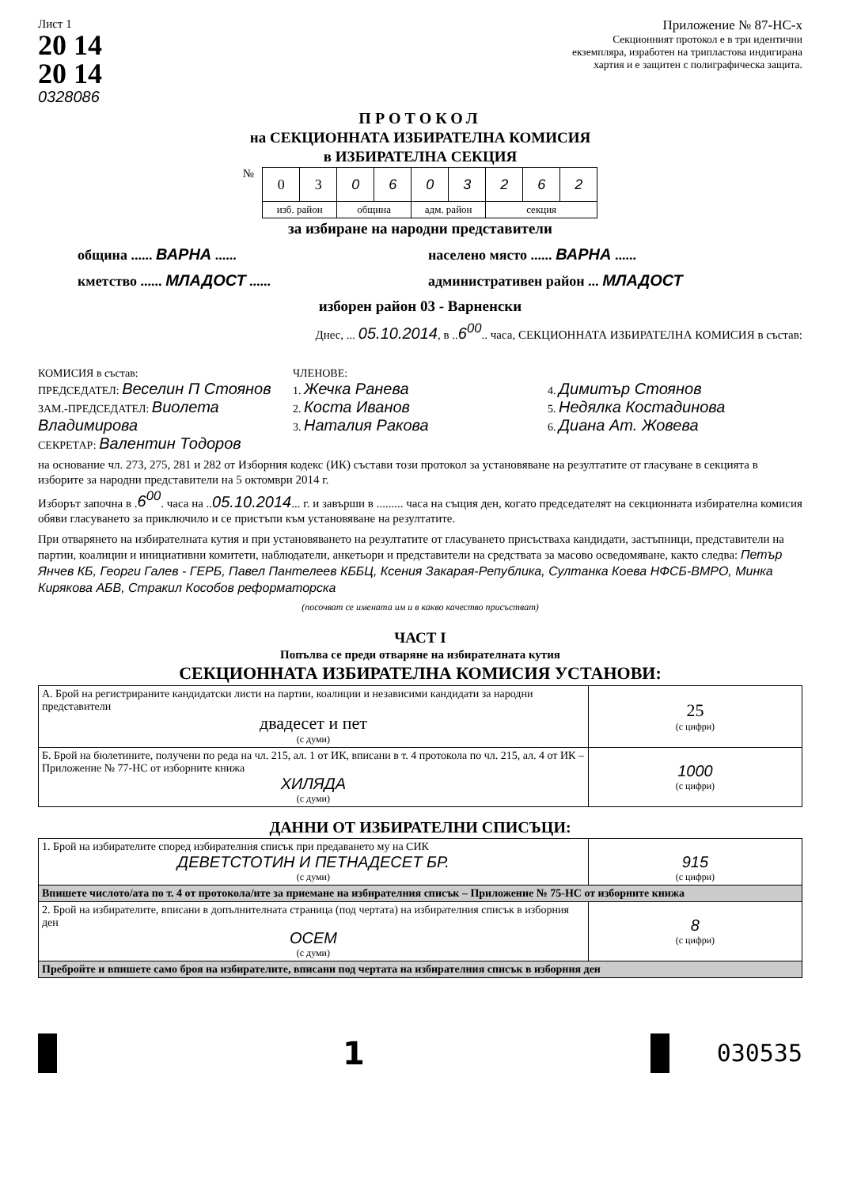Лист 1
20 14
20 14
0328086
Приложение № 87-НС-х
Секционният протокол е в три идентични
екземпляра, изработен на трипластова индигирана
хартия и е защитен с полиграфическа защита.
ПРОТОКОЛ
на СЕКЦИОННАТА ИЗБИРАТЕЛНА КОМИСИЯ
в ИЗБИРАТЕЛНА СЕКЦИЯ
№
| 0 | 3 | 0 | 6 | 0 | 3 | 2 | 6 | 2 |
| изб. район | | община | | адм. район | | секция | | |
за избиране на народни представители
община ...... ВАРНА ...... населено място ...... ВАРНА ......
кметство ...... МЛАДОСТ ...... административен район ... МЛАДОСТ
изборен район 03 - Варненски
Днес, ... 05.10.2014, в ..6<sup>00</sup>.. часа, СЕКЦИОННАТА ИЗБИРАТЕЛНА КОМИСИЯ в състав:
КОМИСИЯ в състав:
ПРЕДСЕДАТЕЛ: Веселин П Стоянов
ЗАМ.-ПРЕДСЕДАТЕЛ: Виолета Владимирова
СЕКРЕТАР: Валентин Тодоров
ЧЛЕНОВЕ:
1. Жечка Ранева
2. Коста Иванов
3. Наталия Ракова
4. Димитър Стоянов
5. Недялка Костадинова
6. Диана Ат. Жовева
на основание чл. 273, 275, 281 и 282 от Изборния кодекс (ИК) състави този протокол за установяване на резултатите от гласуване в секцията в изборите за народни представители на 5 октомври 2014 г.
Изборът започна в .6<sup>00</sup>. часа на ..05.10.2014... г. и завърши в ......... часа на същия ден, когато председателят на секционната избирателна комисия обяви гласуването за приключило и се пристъпи към установяване на резултатите.
При отварянето на избирателната кутия и при установяването на резултатите от гласуването присъстваха кандидати, застъпници, представители на партии, коалиции и инициативни комитети, наблюдатели, анкетьори и представители на средствата за масово осведомяване, както следва: Петър Янчев КБ, Георги Галев - ГЕРБ, Павел Пантелеев КББЦ, Ксения Закарая-Република, Султанка Коева НФСБ-ВМРО, Минка Кирякова АБВ, Стракил Кособов реформаторска
(посочват се имената им и в какво качество присъстват)
ЧАСТ I
Попълва се преди отваряне на избирателната кутия
СЕКЦИОННАТА ИЗБИРАТЕЛНА КОМИСИЯ УСТАНОВИ:
| А. Брой на регистрираните кандидатски листи на партии, коалиции и независими кандидати за народни представители двадесет и пет (с думи) | 25 (с цифри) |
| Б. Брой на бюлетините, получени по реда на чл. 215, ал. 1 от ИК, вписани в т. 4 протокола по чл. 215, ал. 4 от ИК – Приложение № 77-НС от изборните книжа ХИЛЯДА (с думи) | 1000 (с цифри) |
ДАННИ ОТ ИЗБИРАТЕЛНИ СПИСЪЦИ:
| 1. Брой на избирателите според избирателния списък при предаването му на СИК ДЕВЕТСТОТИН И ПЕТНАДЕСЕТ БР. (с думи) | 915 (с цифри) |
| Впишете числото/ата по т. 4 от протокола/ите за приемане на избирателния списък – Приложение № 75-НС от изборните книжа | |
| 2. Брой на избирателите, вписани в допълнителната страница (под чертата) на избирателния списък в изборния ден ОСЕМ (с думи) | 8 (с цифри) |
| Пребройте и впишете само броя на избирателите, вписани под чертата на избирателния списък в изборния ден | |
1
030535